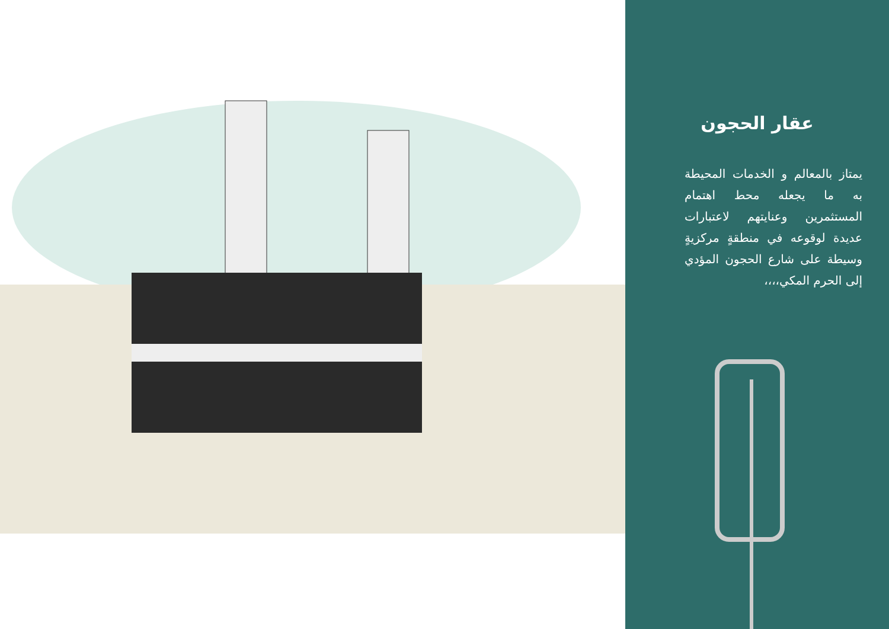عقار الحجون
يمتاز بالمعالم و الخدمات المحيطة به ما يجعله محط اهتمام المستثمرين وعنايتهم لاعتبارات عديدة لوقوعه في منطقةٍ مركزيةٍ وسيطة على شارع الحجون المؤدي إلى الحرم المكي،،،،